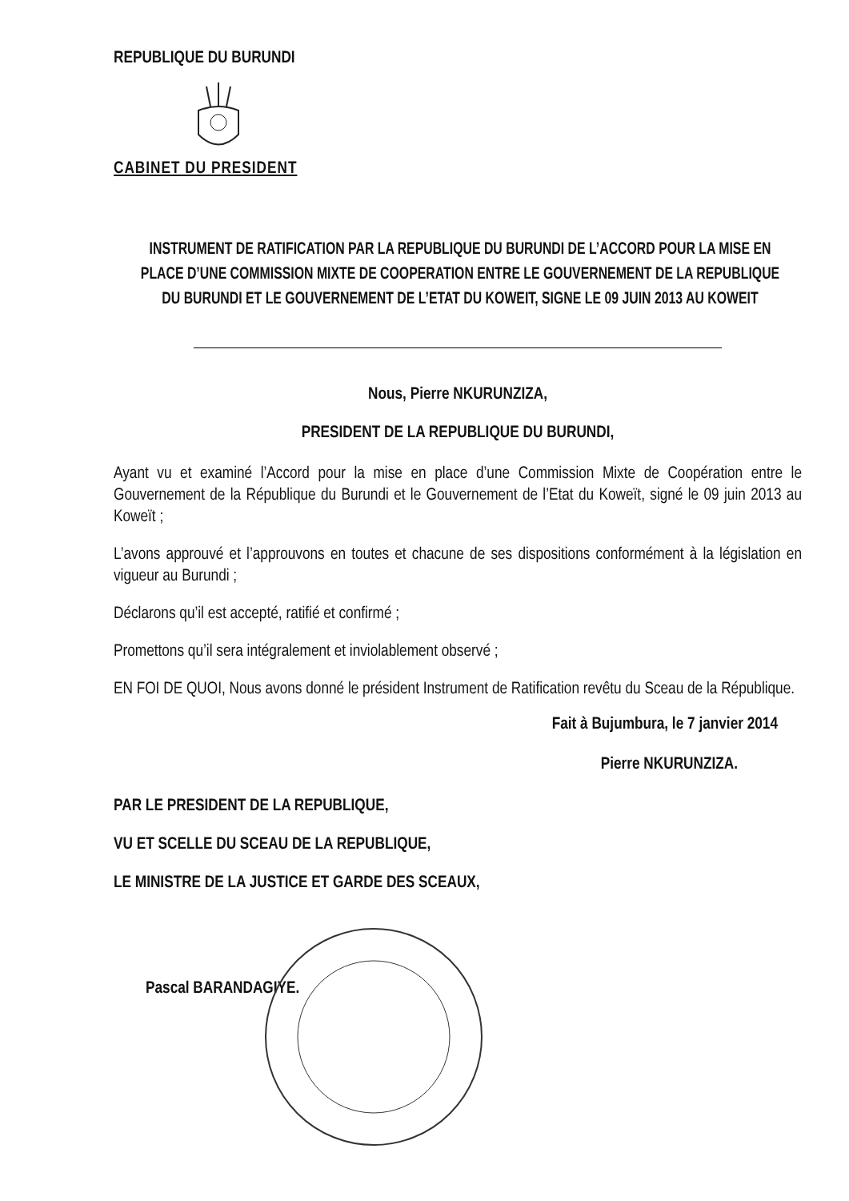REPUBLIQUE DU BURUNDI
CABINET DU PRESIDENT
INSTRUMENT DE RATIFICATION PAR LA REPUBLIQUE DU BURUNDI DE L’ACCORD POUR LA MISE EN PLACE D’UNE COMMISSION MIXTE DE COOPERATION ENTRE LE GOUVERNEMENT DE LA REPUBLIQUE DU BURUNDI ET LE GOUVERNEMENT DE L’ETAT DU KOWEIT, SIGNE LE 09 JUIN 2013 AU KOWEIT
Nous, Pierre NKURUNZIZA,
PRESIDENT DE LA REPUBLIQUE DU BURUNDI,
Ayant vu et examiné l’Accord pour la mise en place d’une Commission Mixte de Coopération entre le Gouvernement de la République du Burundi et le Gouvernement de l’Etat du Koweït, signé le 09 juin 2013 au Koweït ;
L’avons approuvé et l’approuvons en toutes et chacune de ses dispositions conformément à la législation en vigueur au Burundi ;
Déclarons qu’il est accepté, ratifié et confirmé ;
Promettons qu’il sera intégralement et inviolablement observé ;
EN FOI DE QUOI, Nous avons donné le président Instrument de Ratification revêtu du Sceau de la République.
Fait à Bujumbura, le 7 janvier 2014
Pierre NKURUNZIZA.
PAR LE PRESIDENT DE LA REPUBLIQUE,
VU ET SCELLE DU SCEAU DE LA REPUBLIQUE,
LE MINISTRE DE LA JUSTICE ET GARDE DES SCEAUX,
Pascal BARANDAGIYE.